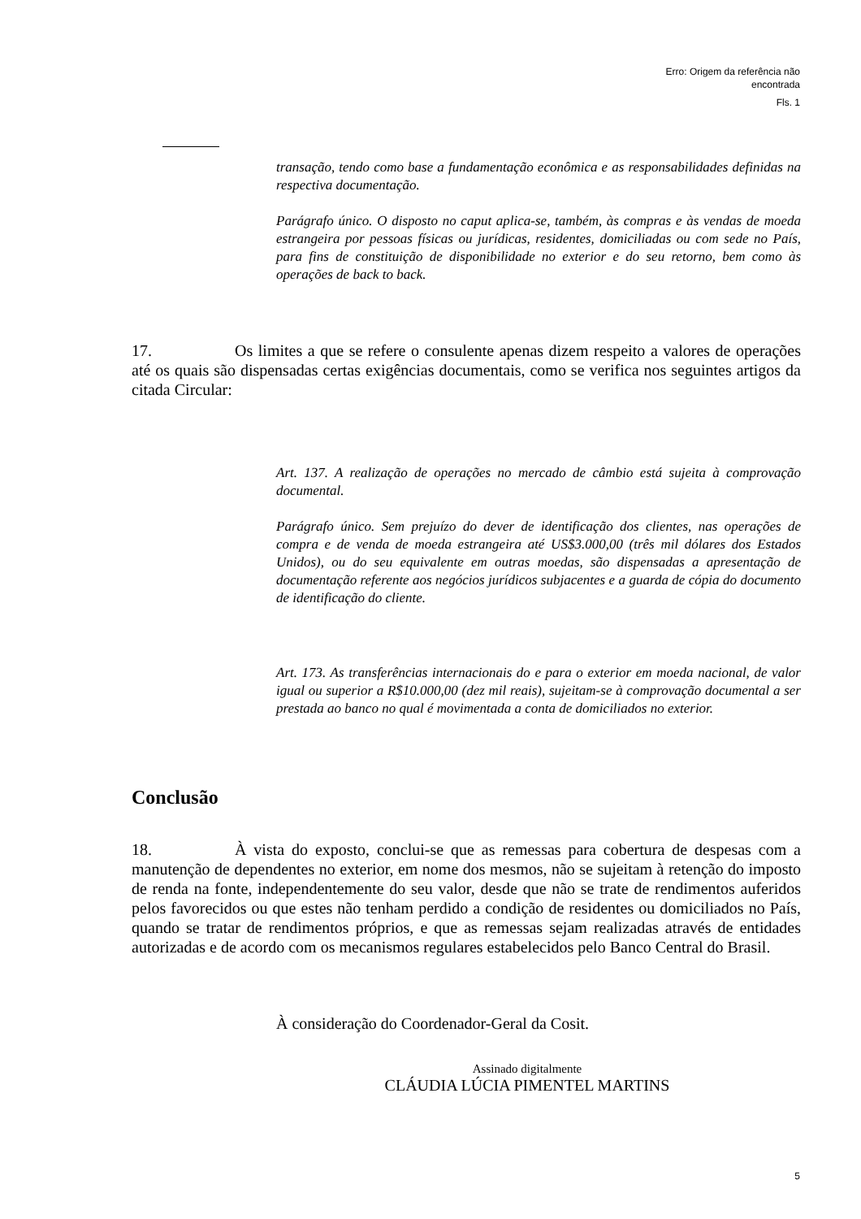Erro: Origem da referência não encontrada
Fls. 1
transação, tendo como base a fundamentação econômica e as responsabilidades definidas na respectiva documentação.
Parágrafo único. O disposto no caput aplica-se, também, às compras e às vendas de moeda estrangeira por pessoas físicas ou jurídicas, residentes, domiciliadas ou com sede no País, para fins de constituição de disponibilidade no exterior e do seu retorno, bem como às operações de back to back.
17. Os limites a que se refere o consulente apenas dizem respeito a valores de operações até os quais são dispensadas certas exigências documentais, como se verifica nos seguintes artigos da citada Circular:
Art. 137. A realização de operações no mercado de câmbio está sujeita à comprovação documental.
Parágrafo único. Sem prejuízo do dever de identificação dos clientes, nas operações de compra e de venda de moeda estrangeira até US$3.000,00 (três mil dólares dos Estados Unidos), ou do seu equivalente em outras moedas, são dispensadas a apresentação de documentação referente aos negócios jurídicos subjacentes e a guarda de cópia do documento de identificação do cliente.
Art. 173. As transferências internacionais do e para o exterior em moeda nacional, de valor igual ou superior a R$10.000,00 (dez mil reais), sujeitam-se à comprovação documental a ser prestada ao banco no qual é movimentada a conta de domiciliados no exterior.
Conclusão
18. À vista do exposto, conclui-se que as remessas para cobertura de despesas com a manutenção de dependentes no exterior, em nome dos mesmos, não se sujeitam à retenção do imposto de renda na fonte, independentemente do seu valor, desde que não se trate de rendimentos auferidos pelos favorecidos ou que estes não tenham perdido a condição de residentes ou domiciliados no País, quando se tratar de rendimentos próprios, e que as remessas sejam realizadas através de entidades autorizadas e de acordo com os mecanismos regulares estabelecidos pelo Banco Central do Brasil.
À consideração do Coordenador-Geral da Cosit.
Assinado digitalmente
CLÁUDIA LÚCIA PIMENTEL MARTINS
5